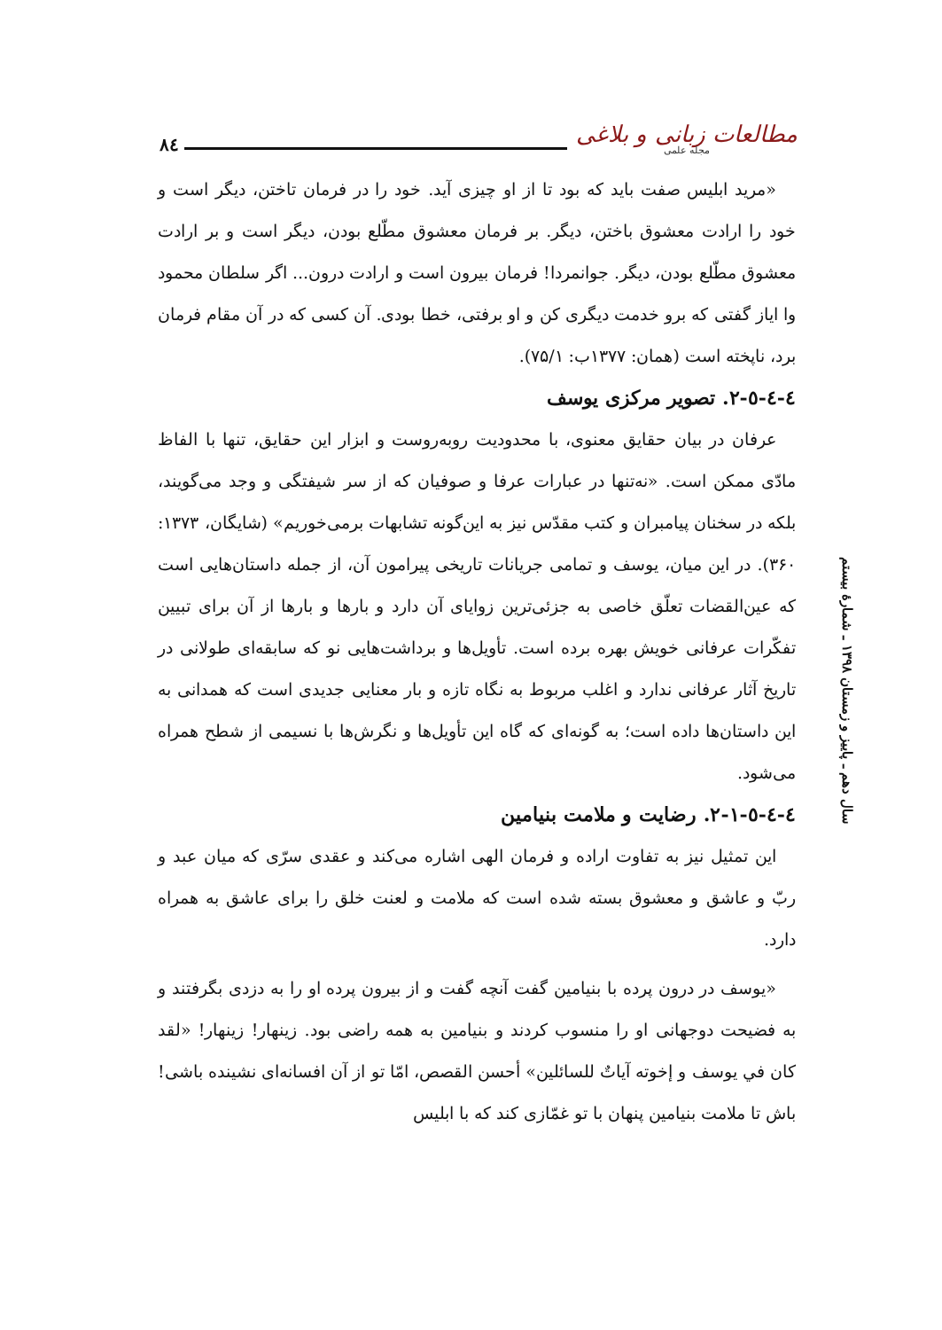۸٤
مطالعات زبانی و بلاغی
مجله علمی
«مرید ابلیس صفت باید که بود تا از او چیزی آید. خود را در فرمان تاختن، دیگر است و خود را ارادت معشوق باختن، دیگر. بر فرمان معشوق مطّلع بودن، دیگر است و بر ارادت معشوق مطّلع بودن، دیگر. جوانمردا! فرمان بیرون است و ارادت درون... اگر سلطان محمود وا ایاز گفتی که برو خدمت دیگری کن و او برفتی، خطا بودی. آن کسی که در آن مقام فرمان برد، ناپخته است (همان: ۱۳۷۷ب: ۷۵/۱).
٤-٤-٥-۲. تصویر مرکزی یوسف
عرفان در بیان حقایق معنوی، با محدودیت روبه‌روست و ابزار این حقایق، تنها با الفاظ مادّی ممکن است. «نه‌تنها در عبارات عرفا و صوفیان که از سر شیفتگی و وجد می‌گویند، بلکه در سخنان پیامبران و کتب مقدّس نیز به این‌گونه تشابهات برمی‌خوریم» (شایگان، ۱۳۷۳: ۳۶۰). در این میان، یوسف و تمامی جریانات تاریخی پیرامون آن، از جمله داستان‌هایی است که عین‌القضات تعلّق خاصی به جزئی‌ترین زوایای آن دارد و بارها و بارها از آن برای تبیین تفکّرات عرفانی خویش بهره برده است. تأویل‌ها و برداشت‌هایی نو که سابقه‌ای طولانی در تاریخ آثار عرفانی ندارد و اغلب مربوط به نگاه تازه و بار معنایی جدیدی است که همدانی به این داستان‌ها داده است؛ به گونه‌ای که گاه این تأویل‌ها و نگرش‌ها با نسیمی از شطح همراه می‌شود.
٤-٤-٥-۲-۱. رضایت و ملامت بنیامین
این تمثیل نیز به تفاوت اراده و فرمان الهی اشاره می‌کند و عقدی سرّی که میان عبد و ربّ و عاشق و معشوق بسته شده است که ملامت و لعنت خلق را برای عاشق به همراه دارد.
«یوسف در درون پرده با بنیامین گفت آنچه گفت و از بیرون پرده او را به دزدی بگرفتند و به فضیحت دوجهانی او را منسوب کردند و بنیامین به همه راضی بود. زینهار! زینهار! «لقد کان في یوسف و إخوته آیاتٌ للسائلین» أحسن القصص، امّا تو از آن افسانه‌ای نشینده باشی! باش تا ملامت بنیامین پنهان با تو غمّازی کند که با ابلیس
سال دهم ـ پاییز و زمستان ۱۳۹۸ ـ شمارهٔ بیستم